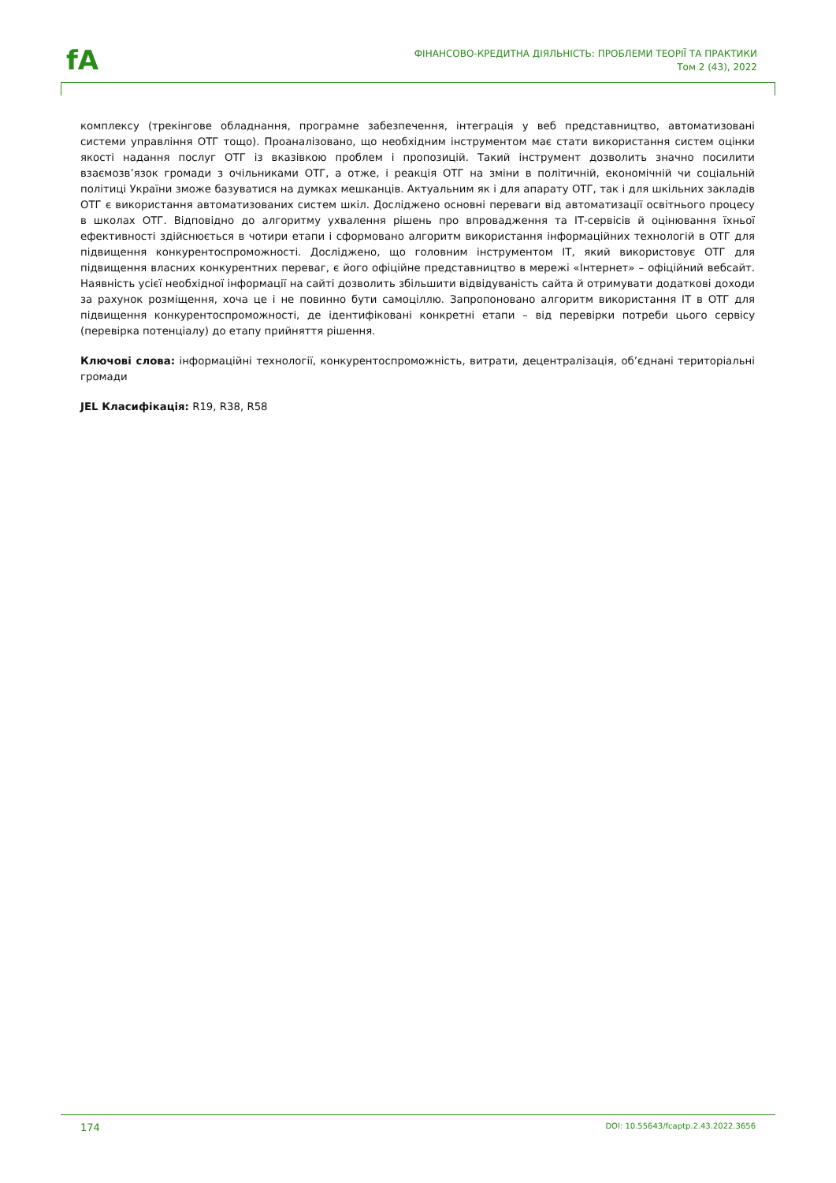fA
ФІНАНСОВО-КРЕДИТНА ДІЯЛЬНІСТЬ: ПРОБЛЕМИ ТЕОРІЇ ТА ПРАКТИКИ
Том 2 (43), 2022
комплексу (трекінгове обладнання, програмне забезпечення, інтеграція у веб представництво, автоматизовані системи управління ОТГ тощо). Проаналізовано, що необхідним інструментом має стати використання систем оцінки якості надання послуг ОТГ із вказівкою проблем і пропозицій. Такий інструмент дозволить значно посилити взаємозв’язок громади з очільниками ОТГ, а отже, і реакція ОТГ на зміни в політичній, економічній чи соціальній політиці України зможе базуватися на думках мешканців. Актуальним як і для апарату ОТГ, так і для шкільних закладів ОТГ є використання автоматизованих систем шкіл. Досліджено основні переваги від автоматизації освітнього процесу в школах ОТГ. Відповідно до алгоритму ухвалення рішень про впровадження та ІТ-сервісів й оцінювання їхньої ефективності здійснюється в чотири етапи і сформовано алгоритм використання інформаційних технологій в ОТГ для підвищення конкурентоспроможності. Досліджено, що головним інструментом ІТ, який використовує ОТГ для підвищення власних конкурентних переваг, є його офіційне представництво в мережі «Інтернет» – офіційний вебсайт. Наявність усієї необхідної інформації на сайті дозволить збільшити відвідуваність сайта й отримувати додаткові доходи за рахунок розміщення, хоча це і не повинно бути самоціллю. Запропоновано алгоритм використання ІТ в ОТГ для підвищення конкурентоспроможності, де ідентифіковані конкретні етапи – від перевірки потреби цього сервісу (перевірка потенціалу) до етапу прийняття рішення.
Ключові слова: інформаційні технології, конкурентоспроможність, витрати, децентралізація, об’єднані територіальні громади
JEL Класифікація: R19, R38, R58
174 DOI: 10.55643/fcaptp.2.43.2022.3656